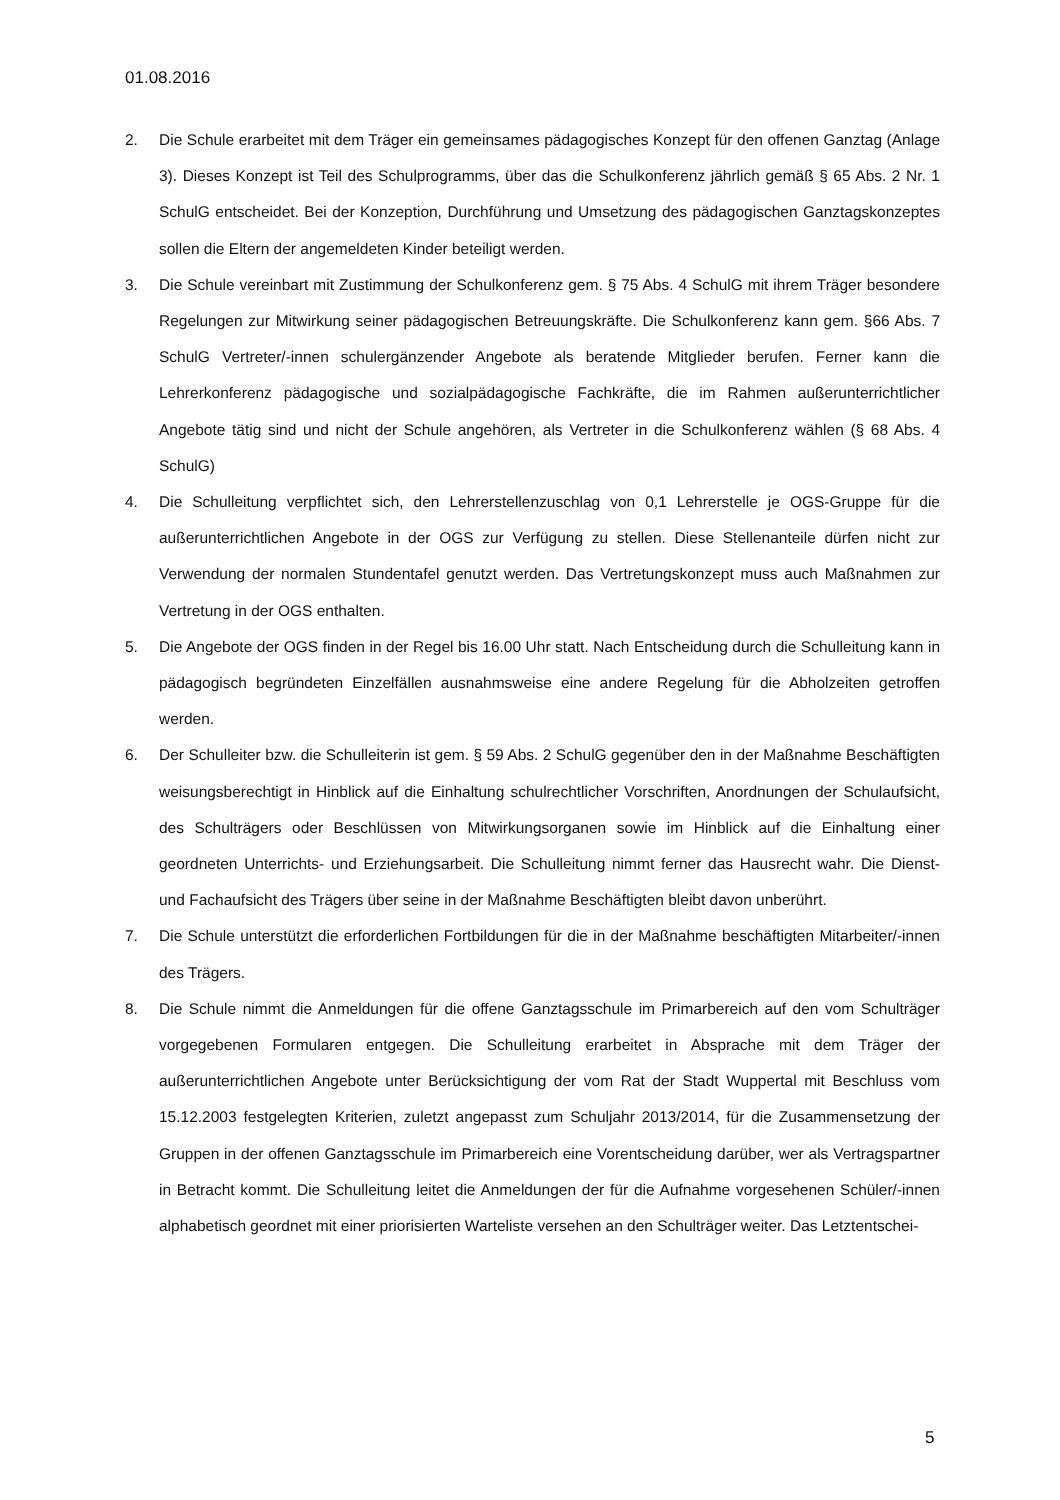01.08.2016
2. Die Schule erarbeitet mit dem Träger ein gemeinsames pädagogisches Konzept für den offenen Ganztag (Anlage 3). Dieses Konzept ist Teil des Schulprogramms, über das die Schulkonferenz jährlich gemäß § 65 Abs. 2 Nr. 1 SchulG entscheidet. Bei der Konzeption, Durchführung und Umsetzung des pädagogischen Ganztagskonzeptes sollen die Eltern der angemeldeten Kinder beteiligt werden.
3. Die Schule vereinbart mit Zustimmung der Schulkonferenz gem. § 75 Abs. 4 SchulG mit ihrem Träger besondere Regelungen zur Mitwirkung seiner pädagogischen Betreuungskräfte. Die Schulkonferenz kann gem. §66 Abs. 7 SchulG Vertreter/-innen schulergänzender Angebote als beratende Mitglieder berufen. Ferner kann die Lehrerkonferenz pädagogische und sozialpädagogische Fachkräfte, die im Rahmen außerunterrichtlicher Angebote tätig sind und nicht der Schule angehören, als Vertreter in die Schulkonferenz wählen (§ 68 Abs. 4 SchulG)
4. Die Schulleitung verpflichtet sich, den Lehrerstellenzuschlag von 0,1 Lehrerstelle je OGS-Gruppe für die außerunterrichtlichen Angebote in der OGS zur Verfügung zu stellen. Diese Stellenanteile dürfen nicht zur Verwendung der normalen Stundentafel genutzt werden. Das Vertretungskonzept muss auch Maßnahmen zur Vertretung in der OGS enthalten.
5. Die Angebote der OGS finden in der Regel bis 16.00 Uhr statt. Nach Entscheidung durch die Schulleitung kann in pädagogisch begründeten Einzelfällen ausnahmsweise eine andere Regelung für die Abholzeiten getroffen werden.
6. Der Schulleiter bzw. die Schulleiterin ist gem. § 59 Abs. 2 SchulG gegenüber den in der Maßnahme Beschäftigten weisungsberechtigt in Hinblick auf die Einhaltung schulrechtlicher Vorschriften, Anordnungen der Schulaufsicht, des Schulträgers oder Beschlüssen von Mitwirkungsorganen sowie im Hinblick auf die Einhaltung einer geordneten Unterrichts- und Erziehungsarbeit. Die Schulleitung nimmt ferner das Hausrecht wahr. Die Dienst- und Fachaufsicht des Trägers über seine in der Maßnahme Beschäftigten bleibt davon unberührt.
7. Die Schule unterstützt die erforderlichen Fortbildungen für die in der Maßnahme beschäftigten Mitarbeiter/-innen des Trägers.
8. Die Schule nimmt die Anmeldungen für die offene Ganztagsschule im Primarbereich auf den vom Schulträger vorgegebenen Formularen entgegen. Die Schulleitung erarbeitet in Absprache mit dem Träger der außerunterrichtlichen Angebote unter Berücksichtigung der vom Rat der Stadt Wuppertal mit Beschluss vom 15.12.2003 festgelegten Kriterien, zuletzt angepasst zum Schuljahr 2013/2014, für die Zusammensetzung der Gruppen in der offenen Ganztagsschule im Primarbereich eine Vorentscheidung darüber, wer als Vertragspartner in Betracht kommt. Die Schulleitung leitet die Anmeldungen der für die Aufnahme vorgesehenen Schüler/-innen alphabetisch geordnet mit einer priorisierten Warteliste versehen an den Schulträger weiter. Das Letztentschei-
5